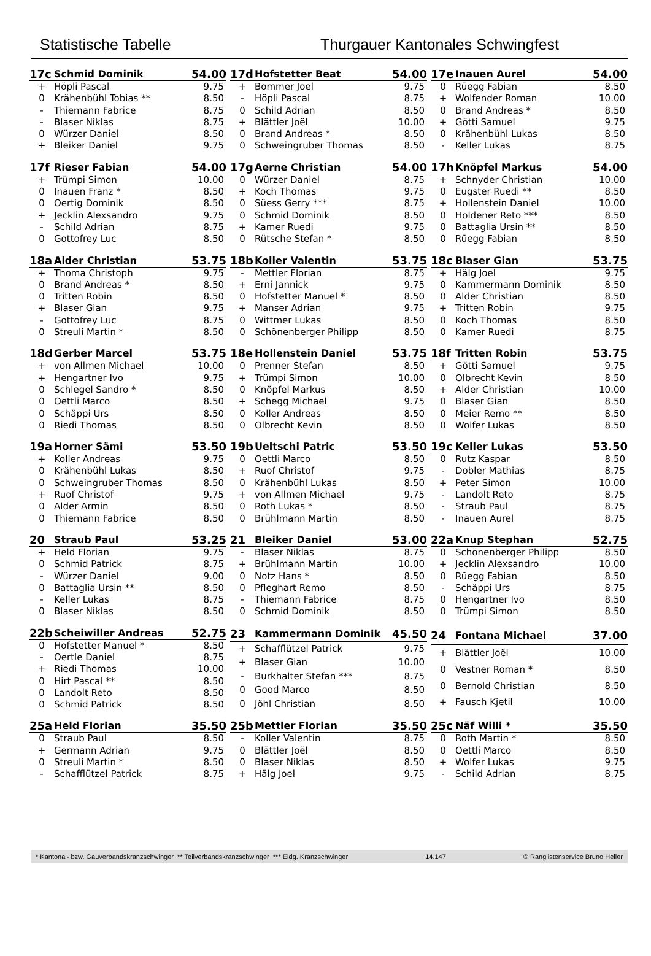Statistische Tabelle Thurgauer Kantonales Schwingfest
| 17c | Schmid Dominik | 54.00 |
| --- | --- | --- |
| + | Höpli Pascal | 9.75 |
| 0 | Krähenbühl Tobias ** | 8.50 |
| - | Thiemann Fabrice | 8.75 |
| - | Blaser Niklas | 8.75 |
| 0 | Würzer Daniel | 8.50 |
| + | Bleiker Daniel | 9.75 |
| 17d | Hofstetter Beat | 54.00 |
| --- | --- | --- |
| + | Bommer Joel | 9.75 |
| - | Höpli Pascal | 8.75 |
| 0 | Schild Adrian | 8.50 |
| + | Blättler Joël | 10.00 |
| 0 | Brand Andreas * | 8.50 |
| 0 | Schweingruber Thomas | 8.50 |
| 17e | Inauen Aurel | 54.00 |
| --- | --- | --- |
| 0 | Rüegg Fabian | 8.50 |
| + | Wolfender Roman | 10.00 |
| 0 | Brand Andreas * | 8.50 |
| + | Götti Samuel | 9.75 |
| 0 | Krähenbühl Lukas | 8.50 |
| - | Keller Lukas | 8.75 |
| 17f | Rieser Fabian | 54.00 |
| --- | --- | --- |
| + | Trümpi Simon | 10.00 |
| 0 | Inauen Franz * | 8.50 |
| 0 | Oertig Dominik | 8.50 |
| + | Jecklin Alexsandro | 9.75 |
| - | Schild Adrian | 8.75 |
| 0 | Gottofrey Luc | 8.50 |
| 17g | Aerne Christian | 54.00 |
| --- | --- | --- |
| 0 | Würzer Daniel | 8.75 |
| + | Koch Thomas | 9.75 |
| 0 | Süess Gerry *** | 8.75 |
| 0 | Schmid Dominik | 8.50 |
| + | Kamer Ruedi | 9.75 |
| 0 | Rütsche Stefan * | 8.50 |
| 17h | Knöpfel Markus | 54.00 |
| --- | --- | --- |
| + | Schnyder Christian | 10.00 |
| 0 | Eugster Ruedi ** | 8.50 |
| + | Hollenstein Daniel | 10.00 |
| 0 | Holdener Reto *** | 8.50 |
| 0 | Battaglia Ursin ** | 8.50 |
| 0 | Rüegg Fabian | 8.50 |
| 18a | Alder Christian | 53.75 |
| --- | --- | --- |
| + | Thoma Christoph | 9.75 |
| 0 | Brand Andreas * | 8.50 |
| 0 | Tritten Robin | 8.50 |
| + | Blaser Gian | 9.75 |
| - | Gottofrey Luc | 8.75 |
| 0 | Streuli Martin * | 8.50 |
| 18b | Koller Valentin | 53.75 |
| --- | --- | --- |
| - | Mettler Florian | 8.75 |
| + | Erni Jannick | 9.75 |
| 0 | Hofstetter Manuel * | 8.50 |
| + | Manser Adrian | 9.75 |
| 0 | Wittmer Lukas | 8.50 |
| 0 | Schönenberger Philipp | 8.50 |
| 18c | Blaser Gian | 53.75 |
| --- | --- | --- |
| + | Hälg Joel | 9.75 |
| 0 | Kammermann Dominik | 8.50 |
| 0 | Alder Christian | 8.50 |
| + | Tritten Robin | 9.75 |
| 0 | Koch Thomas | 8.50 |
| 0 | Kamer Ruedi | 8.75 |
| 18d | Gerber Marcel | 53.75 |
| --- | --- | --- |
| + | von Allmen Michael | 10.00 |
| + | Hengartner Ivo | 9.75 |
| 0 | Schlegel Sandro * | 8.50 |
| 0 | Oettli Marco | 8.50 |
| 0 | Schäppi Urs | 8.50 |
| 0 | Riedi Thomas | 8.50 |
| 18e | Hollenstein Daniel | 53.75 |
| --- | --- | --- |
| 0 | Prenner Stefan | 8.50 |
| + | Trümpi Simon | 10.00 |
| 0 | Knöpfel Markus | 8.50 |
| + | Schegg Michael | 9.75 |
| 0 | Koller Andreas | 8.50 |
| 0 | Olbrecht Kevin | 8.50 |
| 18f | Tritten Robin | 53.75 |
| --- | --- | --- |
| + | Götti Samuel | 9.75 |
| 0 | Olbrecht Kevin | 8.50 |
| + | Alder Christian | 10.00 |
| 0 | Blaser Gian | 8.50 |
| 0 | Meier Remo ** | 8.50 |
| 0 | Wolfer Lukas | 8.50 |
| 19a | Horner Sämi | 53.50 |
| --- | --- | --- |
| + | Koller Andreas | 9.75 |
| 0 | Krähenbühl Lukas | 8.50 |
| 0 | Schweingruber Thomas | 8.50 |
| + | Ruof Christof | 9.75 |
| 0 | Alder Armin | 8.50 |
| 0 | Thiemann Fabrice | 8.50 |
| 19b | Ueltschi Patric | 53.50 |
| --- | --- | --- |
| 0 | Oettli Marco | 8.50 |
| + | Ruof Christof | 9.75 |
| 0 | Krähenbühl Lukas | 8.50 |
| + | von Allmen Michael | 9.75 |
| 0 | Roth Lukas * | 8.50 |
| 0 | Brühlmann Martin | 8.50 |
| 19c | Keller Lukas | 53.50 |
| --- | --- | --- |
| 0 | Rutz Kaspar | 8.50 |
| - | Dobler Mathias | 8.75 |
| + | Peter Simon | 10.00 |
| - | Landolt Reto | 8.75 |
| - | Straub Paul | 8.75 |
| - | Inauen Aurel | 8.75 |
| 20 | Straub Paul | 53.25 |
| --- | --- | --- |
| + | Held Florian | 9.75 |
| 0 | Schmid Patrick | 8.75 |
| - | Würzer Daniel | 9.00 |
| 0 | Battaglia Ursin ** | 8.50 |
| - | Keller Lukas | 8.75 |
| 0 | Blaser Niklas | 8.50 |
| 21 | Bleiker Daniel | 53.00 |
| --- | --- | --- |
| - | Blaser Niklas | 8.75 |
| + | Brühlmann Martin | 10.00 |
| 0 | Notz Hans * | 8.50 |
| 0 | Pfleghart Remo | 8.50 |
| - | Thiemann Fabrice | 8.75 |
| 0 | Schmid Dominik | 8.50 |
| 22a | Knup Stephan | 52.75 |
| --- | --- | --- |
| 0 | Schönenberger Philipp | 8.50 |
| + | Jecklin Alexsandro | 10.00 |
| 0 | Rüegg Fabian | 8.50 |
| - | Schäppi Urs | 8.75 |
| 0 | Hengartner Ivo | 8.50 |
| 0 | Trümpi Simon | 8.50 |
| 22b | Scheiwiller Andreas | 52.75 |
| --- | --- | --- |
| 0 | Hofstetter Manuel * | 8.50 |
| - | Oertle Daniel | 8.75 |
| + | Riedi Thomas | 10.00 |
| 0 | Hirt Pascal ** | 8.50 |
| 0 | Landolt Reto | 8.50 |
| 0 | Schmid Patrick | 8.50 |
| 23 | Kammermann Dominik | 45.50 |
| --- | --- | --- |
| + | Schafflützel Patrick | 9.75 |
| + | Blaser Gian | 10.00 |
| - | Burkhalter Stefan *** | 8.75 |
| 0 | Good Marco | 8.50 |
| 0 | Jöhl Christian | 8.50 |
| 24 | Fontana Michael | 37.00 |
| --- | --- | --- |
| + | Blättler Joël | 10.00 |
| 0 | Vestner Roman * | 8.50 |
| 0 | Bernold Christian | 8.50 |
| + | Fausch Kjetil | 10.00 |
| 25a | Held Florian | 35.50 |
| --- | --- | --- |
| 0 | Straub Paul | 8.50 |
| + | Germann Adrian | 9.75 |
| 0 | Streuli Martin * | 8.50 |
| - | Schafflützel Patrick | 8.75 |
| 25b | Mettler Florian | 35.50 |
| --- | --- | --- |
| - | Koller Valentin | 8.75 |
| 0 | Blättler Joël | 8.50 |
| 0 | Blaser Niklas | 8.50 |
| + | Hälg Joel | 9.75 |
| 25c | Näf Willi * | 35.50 |
| --- | --- | --- |
| 0 | Roth Martin * | 8.50 |
| 0 | Oettli Marco | 8.50 |
| + | Wolfer Lukas | 9.75 |
| - | Schild Adrian | 8.75 |
* Kantonal- bzw. Gauverbandskranzschwinger ** Teilverbandskranzschwinger *** Eidg. Kranzschwinger 14.147 © Ranglistenservice Bruno Heller